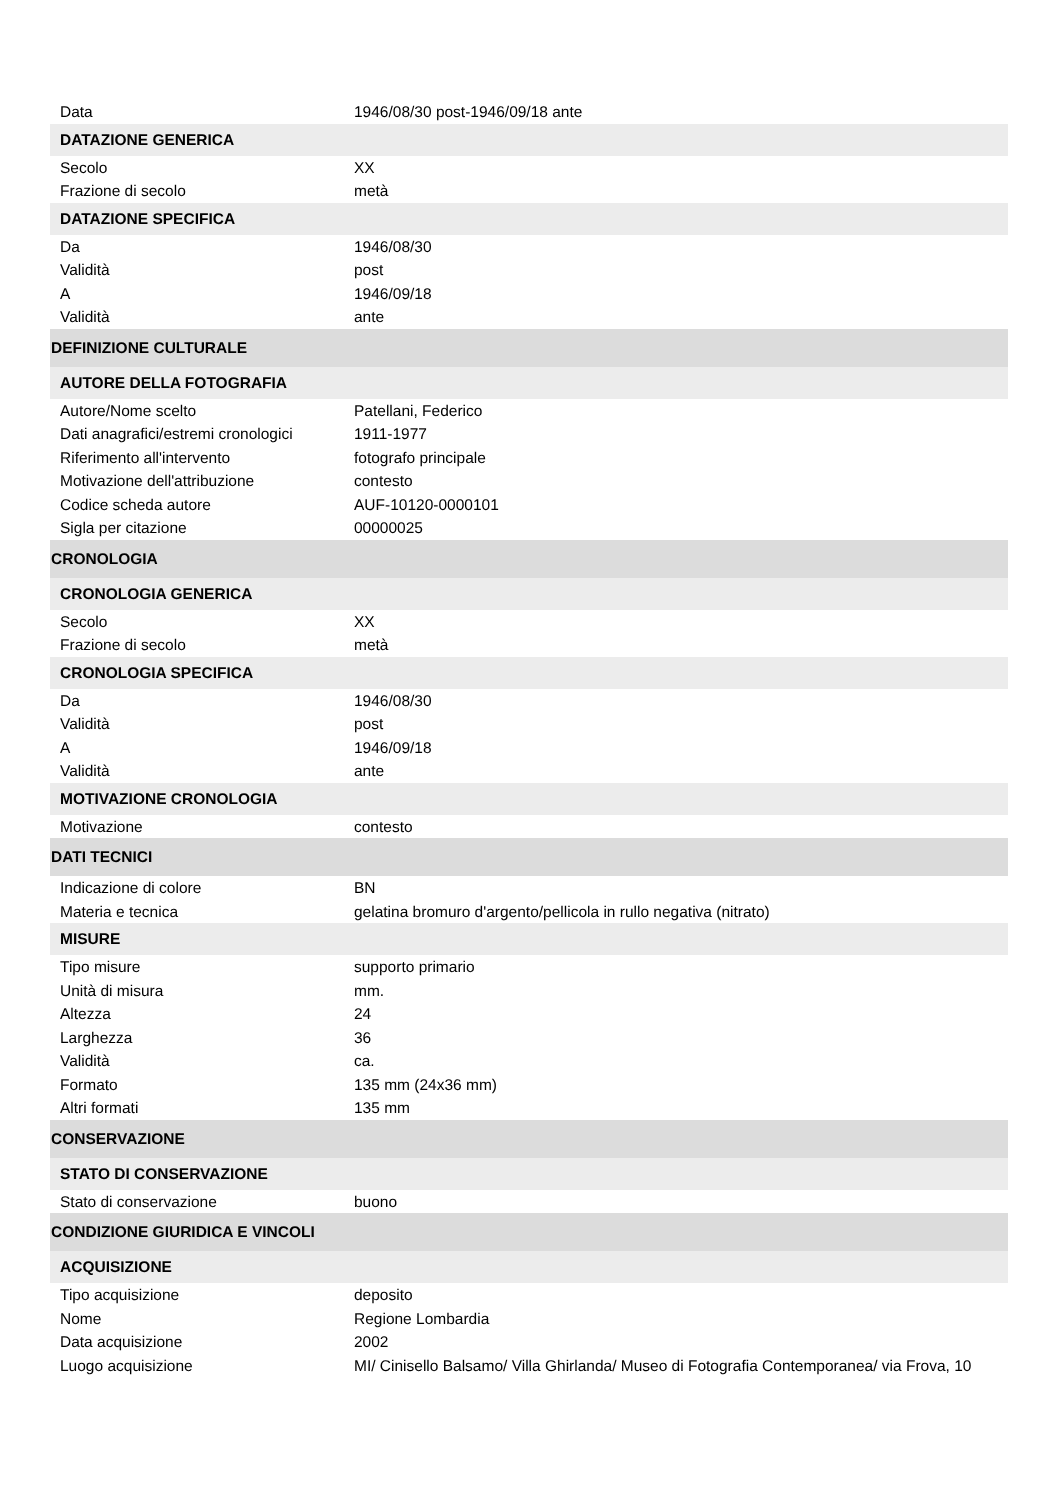| Data | 1946/08/30 post-1946/09/18 ante |
| DATAZIONE GENERICA | |
| Secolo | XX |
| Frazione di secolo | metà |
| DATAZIONE SPECIFICA | |
| Da | 1946/08/30 |
| Validità | post |
| A | 1946/09/18 |
| Validità | ante |
| DEFINIZIONE CULTURALE | |
| AUTORE DELLA FOTOGRAFIA | |
| Autore/Nome scelto | Patellani, Federico |
| Dati anagrafici/estremi cronologici | 1911-1977 |
| Riferimento all'intervento | fotografo principale |
| Motivazione dell'attribuzione | contesto |
| Codice scheda autore | AUF-10120-0000101 |
| Sigla per citazione | 00000025 |
| CRONOLOGIA | |
| CRONOLOGIA GENERICA | |
| Secolo | XX |
| Frazione di secolo | metà |
| CRONOLOGIA SPECIFICA | |
| Da | 1946/08/30 |
| Validità | post |
| A | 1946/09/18 |
| Validità | ante |
| MOTIVAZIONE CRONOLOGIA | |
| Motivazione | contesto |
| DATI TECNICI | |
| Indicazione di colore | BN |
| Materia e tecnica | gelatina bromuro d'argento/pellicola in rullo negativa (nitrato) |
| MISURE | |
| Tipo misure | supporto primario |
| Unità di misura | mm. |
| Altezza | 24 |
| Larghezza | 36 |
| Validità | ca. |
| Formato | 135 mm (24x36 mm) |
| Altri formati | 135 mm |
| CONSERVAZIONE | |
| STATO DI CONSERVAZIONE | |
| Stato di conservazione | buono |
| CONDIZIONE GIURIDICA E VINCOLI | |
| ACQUISIZIONE | |
| Tipo acquisizione | deposito |
| Nome | Regione Lombardia |
| Data acquisizione | 2002 |
| Luogo acquisizione | MI/ Cinisello Balsamo/ Villa Ghirlanda/ Museo di Fotografia Contemporanea/ via Frova, 10 |